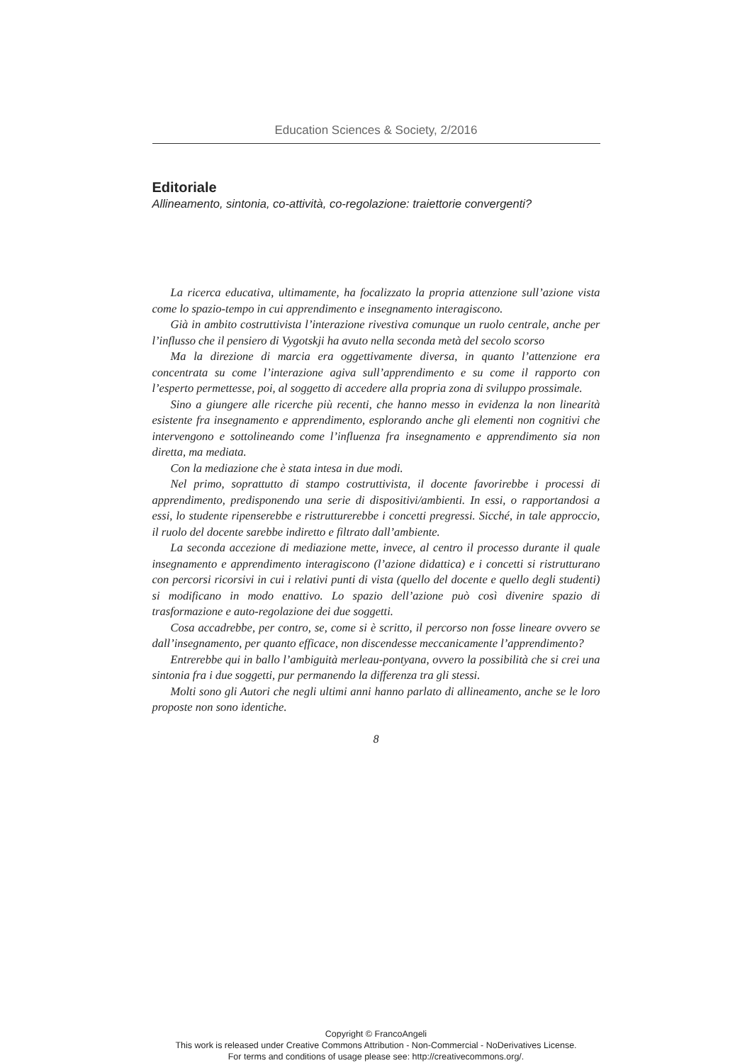Education Sciences & Society, 2/2016
Editoriale
Allineamento, sintonia, co-attività, co-regolazione: traiettorie convergenti?
La ricerca educativa, ultimamente, ha focalizzato la propria attenzione sull’azione vista come lo spazio-tempo in cui apprendimento e insegnamento interagiscono.
Già in ambito costruttivista l’interazione rivestiva comunque un ruolo centrale, anche per l’influsso che il pensiero di Vygotskji ha avuto nella seconda metà del secolo scorso
Ma la direzione di marcia era oggettivamente diversa, in quanto l’attenzione era concentrata su come l’interazione agiva sull’apprendimento e su come il rapporto con l’esperto permettesse, poi, al soggetto di accedere alla propria zona di sviluppo prossimale.
Sino a giungere alle ricerche più recenti, che hanno messo in evidenza la non linearità esistente fra insegnamento e apprendimento, esplorando anche gli elementi non cognitivi che intervengono e sottolineando come l’influenza fra insegnamento e apprendimento sia non diretta, ma mediata.
Con la mediazione che è stata intesa in due modi.
Nel primo, soprattutto di stampo costruttivista, il docente favorirebbe i processi di apprendimento, predisponendo una serie di dispositivi/ambienti. In essi, o rapportandosi a essi, lo studente ripenserebbe e ristrutturerebbe i concetti pregressi. Sicché, in tale approccio, il ruolo del docente sarebbe indiretto e filtrato dall’ambiente.
La seconda accezione di mediazione mette, invece, al centro il processo durante il quale insegnamento e apprendimento interagiscono (l’azione didattica) e i concetti si ristrutturano con percorsi ricorsivi in cui i relativi punti di vista (quello del docente e quello degli studenti) si modificano in modo enattivo. Lo spazio dell’azione può così divenire spazio di trasformazione e auto-regolazione dei due soggetti.
Cosa accadrebbe, per contro, se, come si è scritto, il percorso non fosse lineare ovvero se dall’insegnamento, per quanto efficace, non discendesse meccanicamente l’apprendimento?
Entrerebbe qui in ballo l’ambiguità merleau-pontyana, ovvero la possibilità che si crei una sintonia fra i due soggetti, pur permanendo la differenza tra gli stessi.
Molti sono gli Autori che negli ultimi anni hanno parlato di allineamento, anche se le loro proposte non sono identiche.
8
Copyright © FrancoAngeli
This work is released under Creative Commons Attribution - Non-Commercial - NoDerivatives License.
For terms and conditions of usage please see: http://creativecommons.org/.